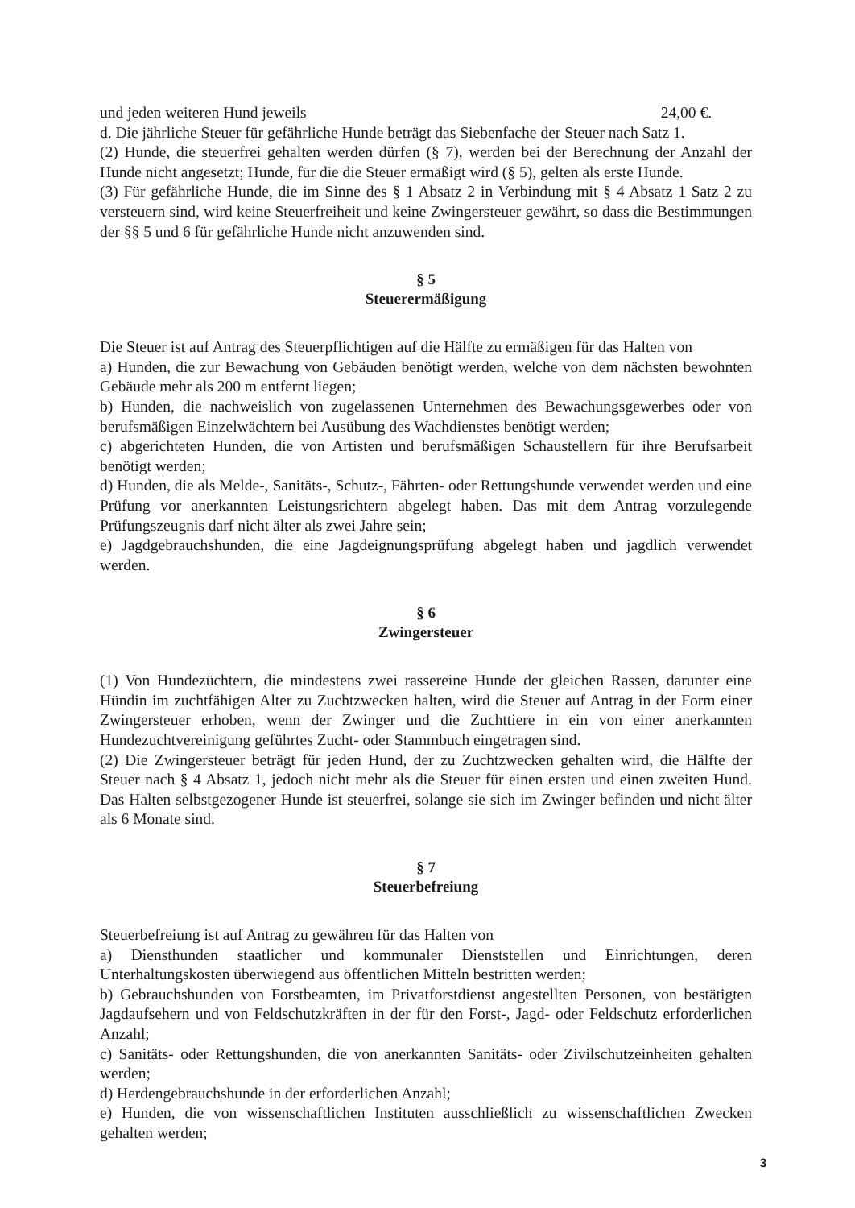und jeden weiteren Hund jeweils 24,00 €.
d. Die jährliche Steuer für gefährliche Hunde beträgt das Siebenfache der Steuer nach Satz 1.
(2) Hunde, die steuerfrei gehalten werden dürfen (§ 7), werden bei der Berechnung der Anzahl der Hunde nicht angesetzt; Hunde, für die die Steuer ermäßigt wird (§ 5), gelten als erste Hunde.
(3) Für gefährliche Hunde, die im Sinne des § 1 Absatz 2 in Verbindung mit § 4 Absatz 1 Satz 2 zu versteuern sind, wird keine Steuerfreiheit und keine Zwingersteuer gewährt, so dass die Bestimmungen der §§ 5 und 6 für gefährliche Hunde nicht anzuwenden sind.
§ 5
Steuerermäßigung
Die Steuer ist auf Antrag des Steuerpflichtigen auf die Hälfte zu ermäßigen für das Halten von
a) Hunden, die zur Bewachung von Gebäuden benötigt werden, welche von dem nächsten bewohnten Gebäude mehr als 200 m entfernt liegen;
b) Hunden, die nachweislich von zugelassenen Unternehmen des Bewachungsgewerbes oder von berufsmäßigen Einzelwächtern bei Ausübung des Wachdienstes benötigt werden;
c) abgerichteten Hunden, die von Artisten und berufsmäßigen Schaustellern für ihre Berufsarbeit benötigt werden;
d) Hunden, die als Melde-, Sanitäts-, Schutz-, Fährten- oder Rettungshunde verwendet werden und eine Prüfung vor anerkannten Leistungsrichtern abgelegt haben. Das mit dem Antrag vorzulegende Prüfungszeugnis darf nicht älter als zwei Jahre sein;
e) Jagdgebrauchshunden, die eine Jagdeignungsprüfung abgelegt haben und jagdlich verwendet werden.
§ 6
Zwingersteuer
(1) Von Hundezüchtern, die mindestens zwei rassereine Hunde der gleichen Rassen, darunter eine Hündin im zuchtfähigen Alter zu Zuchtzwecken halten, wird die Steuer auf Antrag in der Form einer Zwingersteuer erhoben, wenn der Zwinger und die Zuchttiere in ein von einer anerkannten Hundezuchtvereinigung geführtes Zucht- oder Stammbuch eingetragen sind.
(2) Die Zwingersteuer beträgt für jeden Hund, der zu Zuchtzwecken gehalten wird, die Hälfte der Steuer nach § 4 Absatz 1, jedoch nicht mehr als die Steuer für einen ersten und einen zweiten Hund. Das Halten selbstgezogener Hunde ist steuerfrei, solange sie sich im Zwinger befinden und nicht älter als 6 Monate sind.
§ 7
Steuerbefreiung
Steuerbefreiung ist auf Antrag zu gewähren für das Halten von
a) Diensthunden staatlicher und kommunaler Dienststellen und Einrichtungen, deren Unterhaltungskosten überwiegend aus öffentlichen Mitteln bestritten werden;
b) Gebrauchshunden von Forstbeamten, im Privatforstdienst angestellten Personen, von bestätigten Jagdaufsehern und von Feldschutzkräften in der für den Forst-, Jagd- oder Feldschutz erforderlichen Anzahl;
c) Sanitäts- oder Rettungshunden, die von anerkannten Sanitäts- oder Zivilschutzeinheiten gehalten werden;
d) Herdengebrauchshunde in der erforderlichen Anzahl;
e) Hunden, die von wissenschaftlichen Instituten ausschließlich zu wissenschaftlichen Zwecken gehalten werden;
3